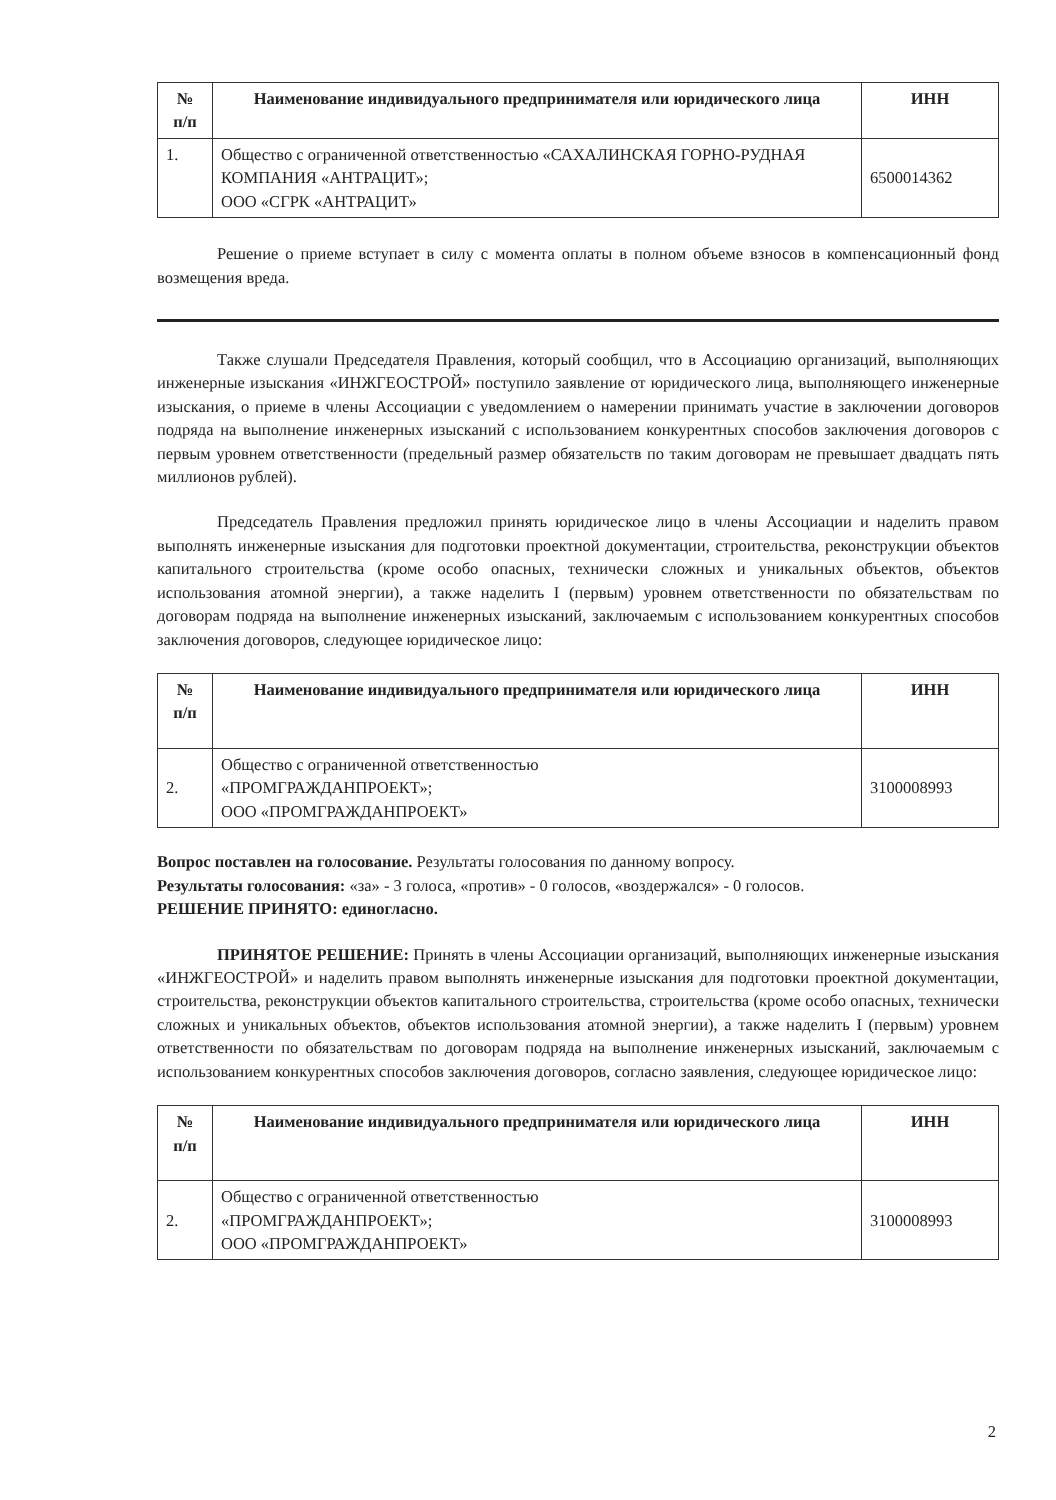| № п/п | Наименование индивидуального предпринимателя или юридического лица | ИНН |
| --- | --- | --- |
| 1. | Общество с ограниченной ответственностью «САХАЛИНСКАЯ ГОРНО-РУДНАЯ КОМПАНИЯ «АНТРАЦИТ»; ООО «СГРК «АНТРАЦИТ» | 6500014362 |
Решение о приеме вступает в силу с момента оплаты в полном объеме взносов в компенсационный фонд возмещения вреда.
Также слушали Председателя Правления, который сообщил, что в Ассоциацию организаций, выполняющих инженерные изыскания «ИНЖГЕОСТРОЙ» поступило заявление от юридического лица, выполняющего инженерные изыскания, о приеме в члены Ассоциации с уведомлением о намерении принимать участие в заключении договоров подряда на выполнение инженерных изысканий с использованием конкурентных способов заключения договоров с первым уровнем ответственности (предельный размер обязательств по таким договорам не превышает двадцать пять миллионов рублей).
Председатель Правления предложил принять юридическое лицо в члены Ассоциации и наделить правом выполнять инженерные изыскания для подготовки проектной документации, строительства, реконструкции объектов капитального строительства (кроме особо опасных, технически сложных и уникальных объектов, объектов использования атомной энергии), а также наделить I (первым) уровнем ответственности по обязательствам по договорам подряда на выполнение инженерных изысканий, заключаемым с использованием конкурентных способов заключения договоров, следующее юридическое лицо:
| № п/п | Наименование индивидуального предпринимателя или юридического лица | ИНН |
| --- | --- | --- |
| 2. | Общество с ограниченной ответственностью «ПРОМГРАЖДАНПРОЕКТ»; ООО «ПРОМГРАЖДАНПРОЕКТ» | 3100008993 |
Вопрос поставлен на голосование. Результаты голосования по данному вопросу.
Результаты голосования: «за» - 3 голоса, «против» - 0 голосов, «воздержался» - 0 голосов.
РЕШЕНИЕ ПРИНЯТО: единогласно.
ПРИНЯТОЕ РЕШЕНИЕ: Принять в члены Ассоциации организаций, выполняющих инженерные изыскания «ИНЖГЕОСТРОЙ» и наделить правом выполнять инженерные изыскания для подготовки проектной документации, строительства, реконструкции объектов капитального строительства, строительства (кроме особо опасных, технически сложных и уникальных объектов, объектов использования атомной энергии), а также наделить I (первым) уровнем ответственности по обязательствам по договорам подряда на выполнение инженерных изысканий, заключаемым с использованием конкурентных способов заключения договоров, согласно заявления, следующее юридическое лицо:
| № п/п | Наименование индивидуального предпринимателя или юридического лица | ИНН |
| --- | --- | --- |
| 2. | Общество с ограниченной ответственностью «ПРОМГРАЖДАНПРОЕКТ»; ООО «ПРОМГРАЖДАНПРОЕКТ» | 3100008993 |
2